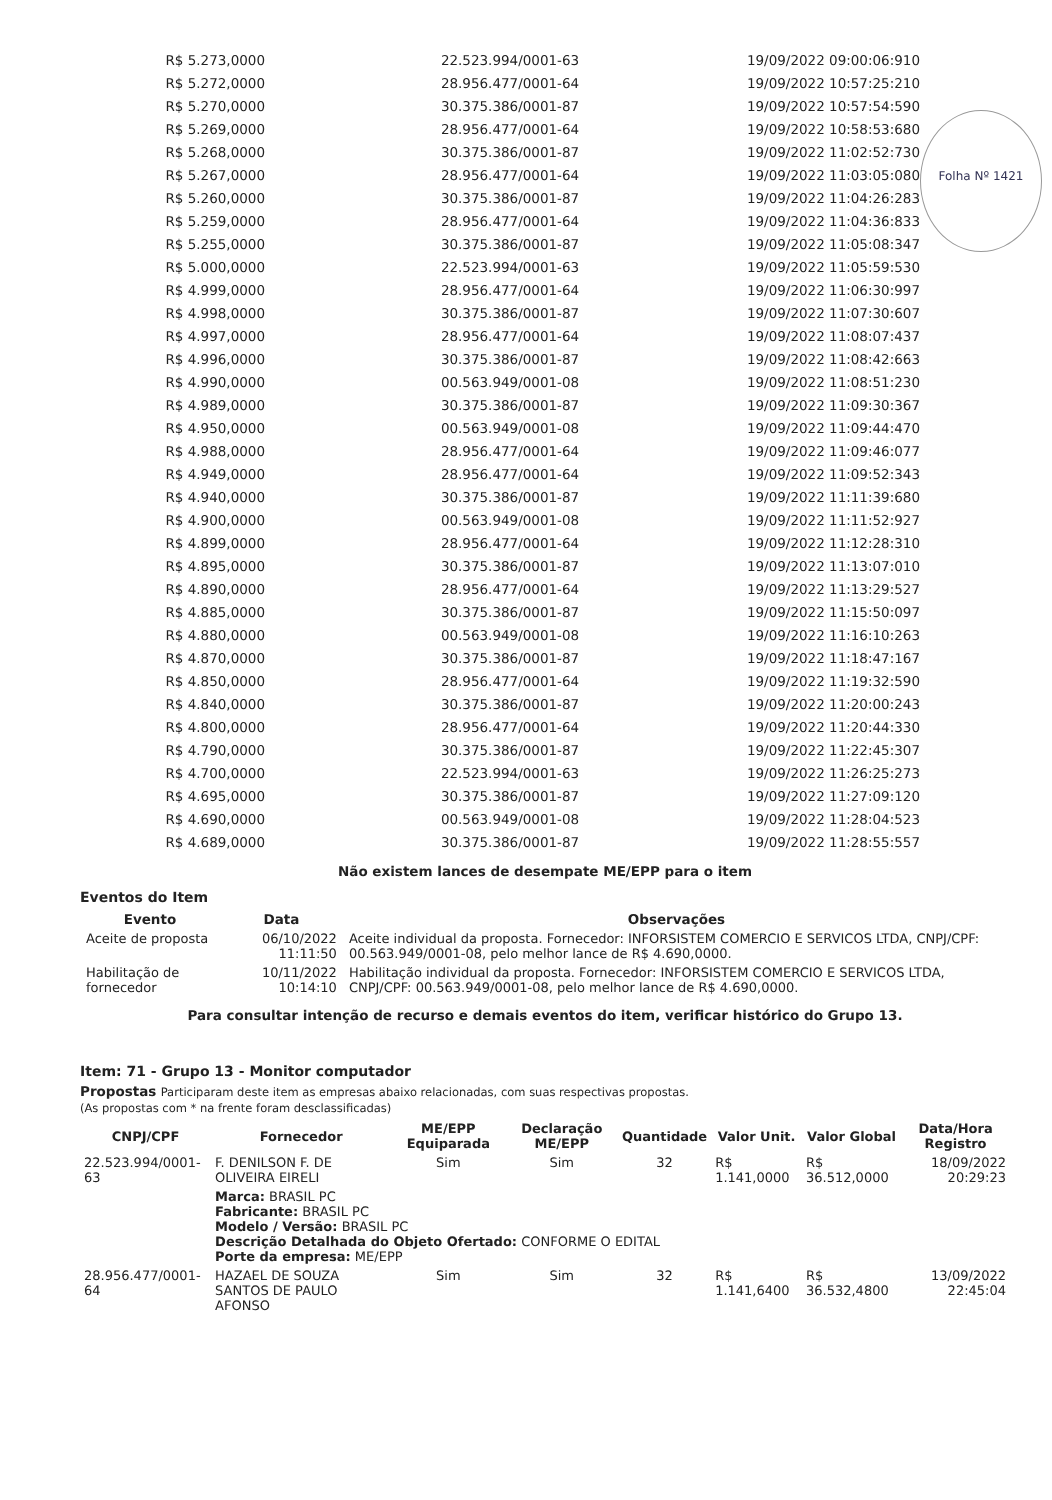Folha Nº 1421
| R$ 5.273,0000 | 22.523.994/0001-63 | 19/09/2022 09:00:06:910 |
| R$ 5.272,0000 | 28.956.477/0001-64 | 19/09/2022 10:57:25:210 |
| R$ 5.270,0000 | 30.375.386/0001-87 | 19/09/2022 10:57:54:590 |
| R$ 5.269,0000 | 28.956.477/0001-64 | 19/09/2022 10:58:53:680 |
| R$ 5.268,0000 | 30.375.386/0001-87 | 19/09/2022 11:02:52:730 |
| R$ 5.267,0000 | 28.956.477/0001-64 | 19/09/2022 11:03:05:080 |
| R$ 5.260,0000 | 30.375.386/0001-87 | 19/09/2022 11:04:26:283 |
| R$ 5.259,0000 | 28.956.477/0001-64 | 19/09/2022 11:04:36:833 |
| R$ 5.255,0000 | 30.375.386/0001-87 | 19/09/2022 11:05:08:347 |
| R$ 5.000,0000 | 22.523.994/0001-63 | 19/09/2022 11:05:59:530 |
| R$ 4.999,0000 | 28.956.477/0001-64 | 19/09/2022 11:06:30:997 |
| R$ 4.998,0000 | 30.375.386/0001-87 | 19/09/2022 11:07:30:607 |
| R$ 4.997,0000 | 28.956.477/0001-64 | 19/09/2022 11:08:07:437 |
| R$ 4.996,0000 | 30.375.386/0001-87 | 19/09/2022 11:08:42:663 |
| R$ 4.990,0000 | 00.563.949/0001-08 | 19/09/2022 11:08:51:230 |
| R$ 4.989,0000 | 30.375.386/0001-87 | 19/09/2022 11:09:30:367 |
| R$ 4.950,0000 | 00.563.949/0001-08 | 19/09/2022 11:09:44:470 |
| R$ 4.988,0000 | 28.956.477/0001-64 | 19/09/2022 11:09:46:077 |
| R$ 4.949,0000 | 28.956.477/0001-64 | 19/09/2022 11:09:52:343 |
| R$ 4.940,0000 | 30.375.386/0001-87 | 19/09/2022 11:11:39:680 |
| R$ 4.900,0000 | 00.563.949/0001-08 | 19/09/2022 11:11:52:927 |
| R$ 4.899,0000 | 28.956.477/0001-64 | 19/09/2022 11:12:28:310 |
| R$ 4.895,0000 | 30.375.386/0001-87 | 19/09/2022 11:13:07:010 |
| R$ 4.890,0000 | 28.956.477/0001-64 | 19/09/2022 11:13:29:527 |
| R$ 4.885,0000 | 30.375.386/0001-87 | 19/09/2022 11:15:50:097 |
| R$ 4.880,0000 | 00.563.949/0001-08 | 19/09/2022 11:16:10:263 |
| R$ 4.870,0000 | 30.375.386/0001-87 | 19/09/2022 11:18:47:167 |
| R$ 4.850,0000 | 28.956.477/0001-64 | 19/09/2022 11:19:32:590 |
| R$ 4.840,0000 | 30.375.386/0001-87 | 19/09/2022 11:20:00:243 |
| R$ 4.800,0000 | 28.956.477/0001-64 | 19/09/2022 11:20:44:330 |
| R$ 4.790,0000 | 30.375.386/0001-87 | 19/09/2022 11:22:45:307 |
| R$ 4.700,0000 | 22.523.994/0001-63 | 19/09/2022 11:26:25:273 |
| R$ 4.695,0000 | 30.375.386/0001-87 | 19/09/2022 11:27:09:120 |
| R$ 4.690,0000 | 00.563.949/0001-08 | 19/09/2022 11:28:04:523 |
| R$ 4.689,0000 | 30.375.386/0001-87 | 19/09/2022 11:28:55:557 |
Não existem lances de desempate ME/EPP para o item
Eventos do Item
| Evento | Data | Observações |
| --- | --- | --- |
| Aceite de proposta | 06/10/2022 11:11:50 | Aceite individual da proposta. Fornecedor: INFORSISTEM COMERCIO E SERVICOS LTDA, CNPJ/CPF: 00.563.949/0001-08, pelo melhor lance de R$ 4.690,0000. |
| Habilitação de fornecedor | 10/11/2022 10:14:10 | Habilitação individual da proposta. Fornecedor: INFORSISTEM COMERCIO E SERVICOS LTDA, CNPJ/CPF: 00.563.949/0001-08, pelo melhor lance de R$ 4.690,0000. |
Para consultar intenção de recurso e demais eventos do item, verificar histórico do Grupo 13.
Item: 71 - Grupo 13 - Monitor computador
Propostas Participaram deste item as empresas abaixo relacionadas, com suas respectivas propostas.
(As propostas com * na frente foram desclassificadas)
| CNPJ/CPF | Fornecedor | ME/EPP Equiparada | Declaração ME/EPP | Quantidade | Valor Unit. | Valor Global | Data/Hora Registro |
| --- | --- | --- | --- | --- | --- | --- | --- |
| 22.523.994/0001-63 | F. DENILSON F. DE OLIVEIRA EIRELI | Sim | Sim | 32 | R$ 1.141,0000 | R$ 36.512,0000 | 18/09/2022 20:29:23 |
| | Marca: BRASIL PC Fabricante: BRASIL PC Modelo / Versão: BRASIL PC Descrição Detalhada do Objeto Ofertado: CONFORME O EDITAL Porte da empresa: ME/EPP | | | | | | |
| 28.956.477/0001-64 | HAZAEL DE SOUZA SANTOS DE PAULO AFONSO | Sim | Sim | 32 | R$ 1.141,6400 | R$ 36.532,4800 | 13/09/2022 22:45:04 |